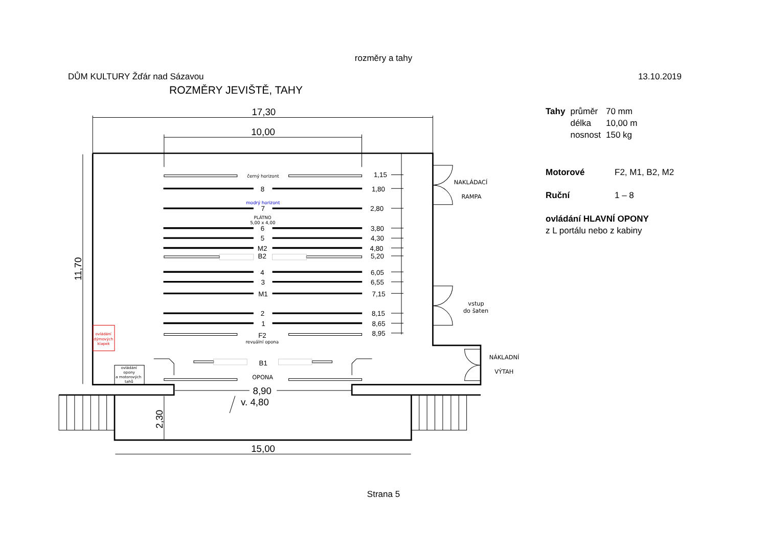rozměry a tahy
DŮM KULTURY Žďár nad Sázavou 13.10.2019
ROZMĚRY JEVIŠTĚ, TAHY
17,30
10,00
11,70
8,90
v. 4,80
2,30
15,00
8
1,80
1,15
7
2,80
6
3,80
5
4,30
M2
4,80
B2
5,20
4
6,05
3
6,55
M1
7,15
2
8,15
1
8,65
F2
8,95
B1
černý horizont
modrý horizont
PLÁTNO
5,00 x 4,00
revuální opona
ovládání
dýmových
klapek
ovládání
opony
a motorových
tahů
OPONA
NAKLÁDACÍ
RAMPA
vstup
do šaten
NÁKLADNÍ
VÝTAH
| Tahy | průměr | 70 mm |
| | délka | 10,00 m |
| | nosnost | 150 kg |
| Motorové | F2, M1, B2, M2 |
| Ruční | 1 – 8 |
ovládání HLAVNÍ OPONY
z L portálu nebo z kabiny
Strana 5